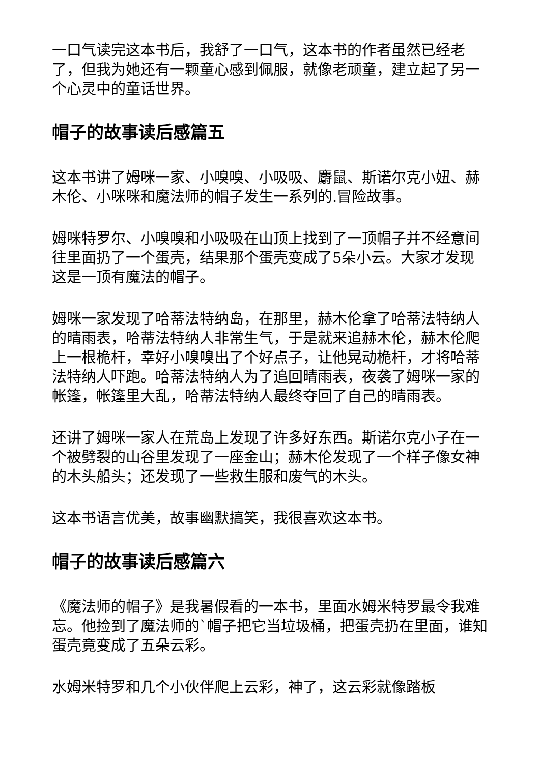一口气读完这本书后，我舒了一口气，这本书的作者虽然已经老了，但我为她还有一颗童心感到佩服，就像老顽童，建立起了另一个心灵中的童话世界。
帽子的故事读后感篇五
这本书讲了姆咪一家、小嗅嗅、小吸吸、麝鼠、斯诺尔克小妞、赫木伦、小咪咪和魔法师的帽子发生一系列的.冒险故事。
姆咪特罗尔、小嗅嗅和小吸吸在山顶上找到了一顶帽子并不经意间往里面扔了一个蛋壳，结果那个蛋壳变成了5朵小云。大家才发现这是一顶有魔法的帽子。
姆咪一家发现了哈蒂法特纳岛，在那里，赫木伦拿了哈蒂法特纳人的晴雨表，哈蒂法特纳人非常生气，于是就来追赫木伦，赫木伦爬上一根桅杆，幸好小嗅嗅出了个好点子，让他晃动桅杆，才将哈蒂法特纳人吓跑。哈蒂法特纳人为了追回晴雨表，夜袭了姆咪一家的帐篷，帐篷里大乱，哈蒂法特纳人最终夺回了自己的晴雨表。
还讲了姆咪一家人在荒岛上发现了许多好东西。斯诺尔克小子在一个被劈裂的山谷里发现了一座金山；赫木伦发现了一个样子像女神的木头船头；还发现了一些救生服和废气的木头。
这本书语言优美，故事幽默搞笑，我很喜欢这本书。
帽子的故事读后感篇六
《魔法师的帽子》是我暑假看的一本书，里面水姆米特罗最令我难忘。他捡到了魔法师的`帽子把它当垃圾桶，把蛋壳扔在里面，谁知蛋壳竟变成了五朵云彩。
水姆米特罗和几个小伙伴爬上云彩，神了，这云彩就像踏板